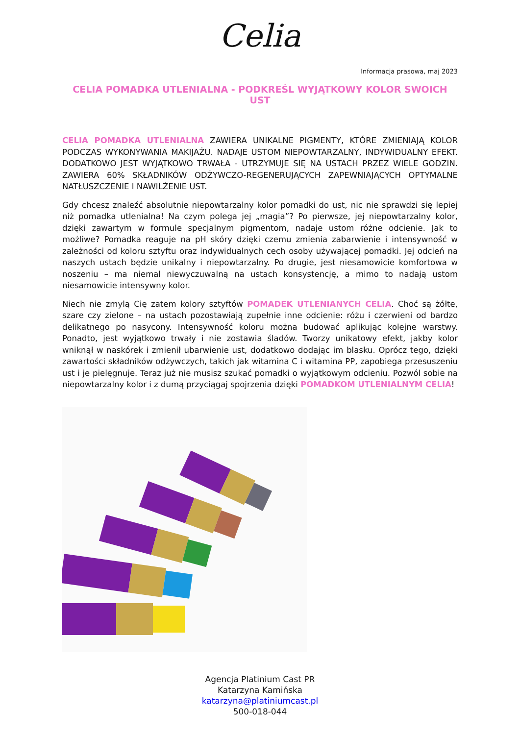Celia
Informacja prasowa, maj 2023
CELIA POMADKA UTLENIALNA - PODKREŚL WYJĄTKOWY KOLOR SWOICH UST
CELIA POMADKA UTLENIALNA ZAWIERA UNIKALNE PIGMENTY, KTÓRE ZMIENIAJĄ KOLOR PODCZAS WYKONYWANIA MAKIJAŻU. NADAJE USTOM NIEPOWTARZALNY, INDYWIDUALNY EFEKT. DODATKOWO JEST WYJĄTKOWO TRWAŁA - UTRZYMUJE SIĘ NA USTACH PRZEZ WIELE GODZIN. ZAWIERA 60% SKŁADNIKÓW ODŻYWCZO-REGENERUJĄCYCH ZAPEWNIAJĄCYCH OPTYMALNE NATŁUSZCZENIE I NAWILŻENIE UST.
Gdy chcesz znaleźć absolutnie niepowtarzalny kolor pomadki do ust, nic nie sprawdzi się lepiej niż pomadka utlenialna! Na czym polega jej „magia”? Po pierwsze, jej niepowtarzalny kolor, dzięki zawartym w formule specjalnym pigmentom, nadaje ustom różne odcienie. Jak to możliwe? Pomadka reaguje na pH skóry dzięki czemu zmienia zabarwienie i intensywność w zależności od koloru sztyftu oraz indywidualnych cech osoby używającej pomadki. Jej odcień na naszych ustach będzie unikalny i niepowtarzalny. Po drugie, jest niesamowicie komfortowa w noszeniu – ma niemal niewyczuwalną na ustach konsystencję, a mimo to nadają ustom niesamowicie intensywny kolor.
Niech nie zmylą Cię zatem kolory sztyftów POMADEK UTLENIANYCH CELIA. Choć są żółte, szare czy zielone – na ustach pozostawiają zupełnie inne odcienie: różu i czerwieni od bardzo delikatnego po nasycony. Intensywność koloru można budować aplikując kolejne warstwy. Ponadto, jest wyjątkowo trwały i nie zostawia śladów. Tworzy unikatowy efekt, jakby kolor wniknął w naskórek i zmienił ubarwienie ust, dodatkowo dodając im blasku. Oprócz tego, dzięki zawartości składników odżywczych, takich jak witamina C i witamina PP, zapobiega przesuszeniu ust i je pielęgnuje. Teraz już nie musisz szukać pomadki o wyjątkowym odcieniu. Pozwól sobie na niepowtarzalny kolor i z dumą przyciągaj spojrzenia dzięki POMADKOM UTLENIALNYM CELIA!
Agencja Platinium Cast PR
Katarzyna Kamińska
katarzyna@platiniumcast.pl
500-018-044